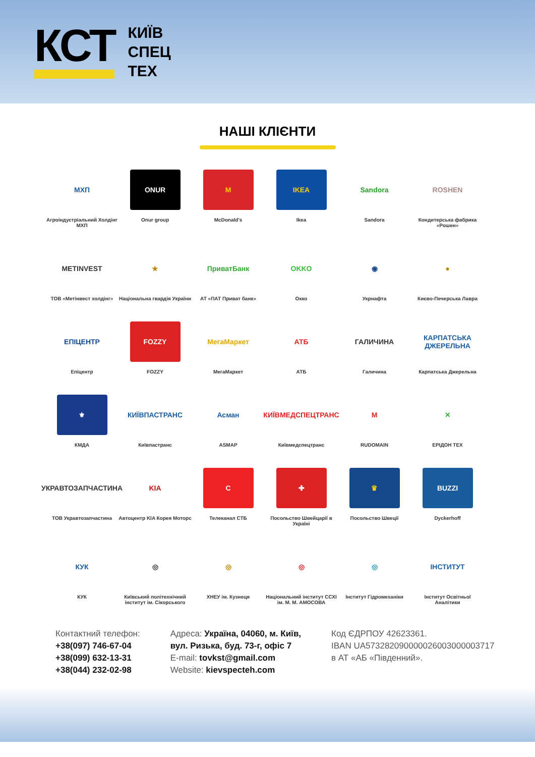КСТ
КИЇВ
СПЕЦ
ТЕХ
НАШІ КЛІЄНТИ
МХП
Агроіндустріальний Холдінг МХП
ONUR
Onur group
M
McDonald's
IKEA
Ikea
Sandora
Sandora
ROSHEN
Кондитерська фабрика «Рошен»
METINVEST
ТОВ «Метінвест холдінг»
★
Національна гвардія України
ПриватБанк
АТ «ПАТ Приват банк»
OKKO
Окко
◉
Укрнафта
●
Києво-Печерська Лавра
ЕПІЦЕНТР
Епіцентр
FOZZY
FOZZY
МегаМаркет
МегаМаркет
АТБ
АТБ
ГАЛИЧИНА
Галичина
КАРПАТСЬКА ДЖЕРЕЛЬНА
Карпатська Джерельна
⚜
КМДА
КИЇВПАСТРАНС
Київпастранс
Асман
ASMAP
КИЇВМЕДСПЕЦТРАНС
Київмедспецтранс
M
RUDOMAIN
✕
ЕРІДОН ТЕХ
УКРАВТОЗАПЧАСТИНА
ТОВ Укравтозапчастина
KIA
Автоцентр KIA Корея Моторс
C
Телеканал СТБ
✚
Посольство Швейцарії в Україні
♛
Посольство Швеції
BUZZI
Dyckerhoff
КУК
КУК
◎
Київський політехнічний інститут ім. Сікорського
◎
ХНЕУ ім. Кузнеця
◎
Національний інститут ССХІ ім. М. М. АМОСОВА
◎
Інститут Гідромеханіки
ІНСТИТУТ
Інститут Освітньої Аналітики
Контактний телефон:
+38(097) 746-67-04
+38(099) 632-13-31
+38(044) 232-02-98
Адреса: Україна, 04060, м. Київ,
вул. Ризька, буд. 73-г, офіс 7
E-mail: tovkst@gmail.com
Website: kievspecteh.com
Код ЄДРПОУ 42623361.
IBAN UA573282090000026003000003717
в АТ «АБ «Південний».